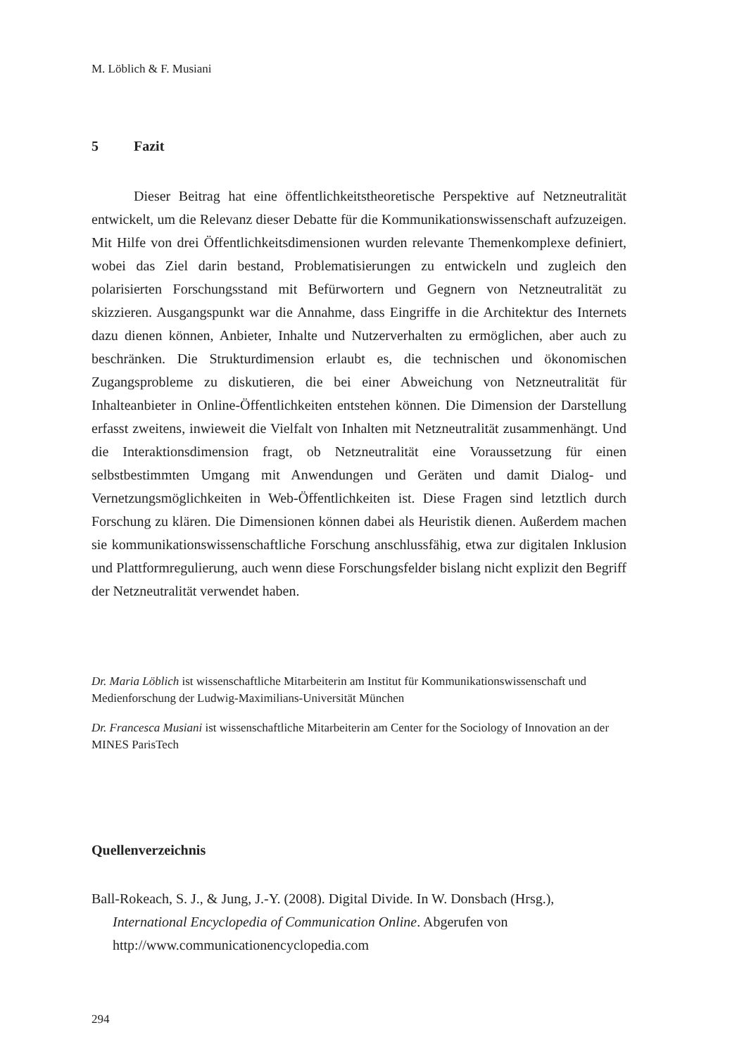M. Löblich & F. Musiani
5 Fazit
Dieser Beitrag hat eine öffentlichkeitstheoretische Perspektive auf Netzneutralität entwickelt, um die Relevanz dieser Debatte für die Kommunikationswissenschaft aufzuzeigen. Mit Hilfe von drei Öffentlichkeitsdimensionen wurden relevante Themenkomplexe definiert, wobei das Ziel darin bestand, Problematisierungen zu entwickeln und zugleich den polarisierten Forschungsstand mit Befürwortern und Gegnern von Netzneutralität zu skizzieren. Ausgangspunkt war die Annahme, dass Eingriffe in die Architektur des Internets dazu dienen können, Anbieter, Inhalte und Nutzerverhalten zu ermöglichen, aber auch zu beschränken. Die Strukturdimension erlaubt es, die technischen und ökonomischen Zugangsprobleme zu diskutieren, die bei einer Abweichung von Netzneutralität für Inhalteanbieter in Online-Öffentlichkeiten entstehen können. Die Dimension der Darstellung erfasst zweitens, inwieweit die Vielfalt von Inhalten mit Netzneutralität zusammenhängt. Und die Interaktionsdimension fragt, ob Netzneutralität eine Voraussetzung für einen selbstbestimmten Umgang mit Anwendungen und Geräten und damit Dialog- und Vernetzungsmöglichkeiten in Web-Öffentlichkeiten ist. Diese Fragen sind letztlich durch Forschung zu klären. Die Dimensionen können dabei als Heuristik dienen. Außerdem machen sie kommunikationswissenschaftliche Forschung anschlussfähig, etwa zur digitalen Inklusion und Plattformregulierung, auch wenn diese Forschungsfelder bislang nicht explizit den Begriff der Netzneutralität verwendet haben.
Dr. Maria Löblich ist wissenschaftliche Mitarbeiterin am Institut für Kommunikationswissenschaft und Medienforschung der Ludwig-Maximilians-Universität München
Dr. Francesca Musiani ist wissenschaftliche Mitarbeiterin am Center for the Sociology of Innovation an der MINES ParisTech
Quellenverzeichnis
Ball-Rokeach, S. J., & Jung, J.-Y. (2008). Digital Divide. In W. Donsbach (Hrsg.), International Encyclopedia of Communication Online. Abgerufen von http://www.communicationencyclopedia.com
294